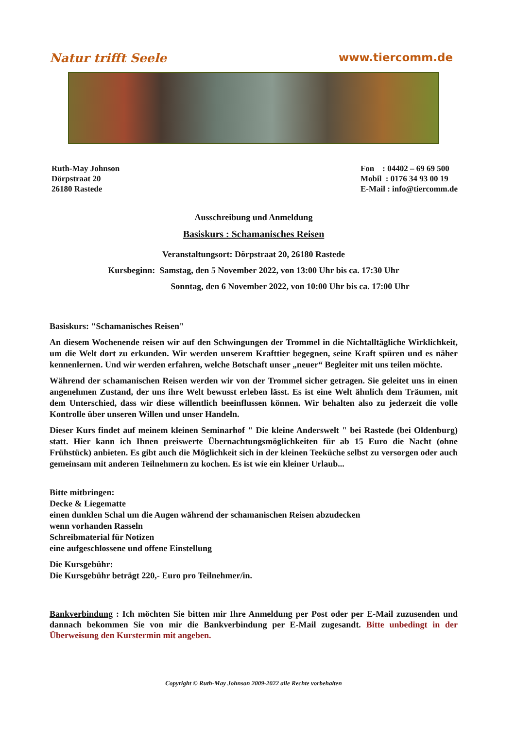Natur trifft Seele www.tiercomm.de
Ruth-May Johnson
Dörpstraat 20
26180 Rastede
Fon : 04402 – 69 69 500
Mobil : 0176 34 93 00 19
E-Mail : info@tiercomm.de
Ausschreibung und Anmeldung
Basiskurs : Schamanisches Reisen
Veranstaltungsort: Dörpstraat 20, 26180 Rastede
Kursbeginn: Samstag, den 5 November 2022, von 13:00 Uhr bis ca. 17:30 Uhr
Sonntag, den 6 November 2022, von 10:00 Uhr bis ca. 17:00 Uhr
Basiskurs: "Schamanisches Reisen"
An diesem Wochenende reisen wir auf den Schwingungen der Trommel in die Nichtalltägliche Wirklichkeit, um die Welt dort zu erkunden. Wir werden unserem Krafttier begegnen, seine Kraft spüren und es näher kennenlernen. Und wir werden erfahren, welche Botschaft unser „neuer“ Begleiter mit uns teilen möchte.
Während der schamanischen Reisen werden wir von der Trommel sicher getragen. Sie geleitet uns in einen angenehmen Zustand, der uns ihre Welt bewusst erleben lässt. Es ist eine Welt ähnlich dem Träumen, mit dem Unterschied, dass wir diese willentlich beeinflussen können. Wir behalten also zu jederzeit die volle Kontrolle über unseren Willen und unser Handeln.
Dieser Kurs findet auf meinem kleinen Seminarhof " Die kleine Anderswelt " bei Rastede (bei Oldenburg) statt. Hier kann ich Ihnen preiswerte Übernachtungsmöglichkeiten für ab 15 Euro die Nacht (ohne Frühstück) anbieten. Es gibt auch die Möglichkeit sich in der kleinen Teeküche selbst zu versorgen oder auch gemeinsam mit anderen Teilnehmern zu kochen. Es ist wie ein kleiner Urlaub...
Bitte mitbringen:
Decke & Liegematte
einen dunklen Schal um die Augen während der schamanischen Reisen abzudecken
wenn vorhanden Rasseln
Schreibmaterial für Notizen
eine aufgeschlossene und offene Einstellung
Die Kursgebühr:
Die Kursgebühr beträgt 220,- Euro pro Teilnehmer/in.
Bankverbindung : Ich möchten Sie bitten mir Ihre Anmeldung per Post oder per E-Mail zuzusenden und dannach bekommen Sie von mir die Bankverbindung per E-Mail zugesandt. Bitte unbedingt in der Überweisung den Kurstermin mit angeben.
Copyright © Ruth-May Johnson 2009-2022 alle Rechte vorbehalten